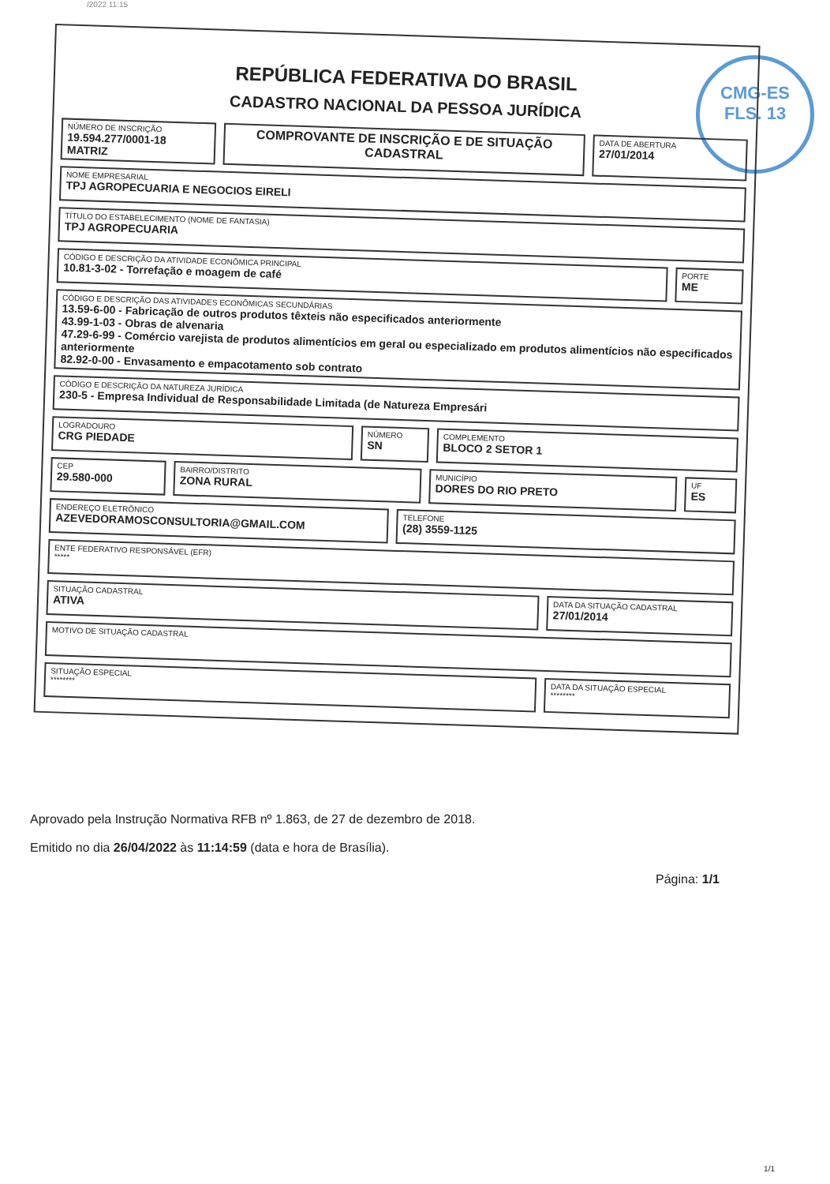/2022 11:15
CMG-ES
FLS. 13
REPÚBLICA FEDERATIVA DO BRASIL
CADASTRO NACIONAL DA PESSOA JURÍDICA
NÚMERO DE INSCRIÇÃO
19.594.277/0001-18
MATRIZ
COMPROVANTE DE INSCRIÇÃO E DE SITUAÇÃO CADASTRAL
DATA DE ABERTURA
27/01/2014
NOME EMPRESARIAL
TPJ AGROPECUARIA E NEGOCIOS EIRELI
TÍTULO DO ESTABELECIMENTO (NOME DE FANTASIA)
TPJ AGROPECUARIA
CÓDIGO E DESCRIÇÃO DA ATIVIDADE ECONÔMICA PRINCIPAL
10.81-3-02 - Torrefação e moagem de café
PORTE
ME
CÓDIGO E DESCRIÇÃO DAS ATIVIDADES ECONÔMICAS SECUNDÁRIAS
13.59-6-00 - Fabricação de outros produtos têxteis não especificados anteriormente
43.99-1-03 - Obras de alvenaria
47.29-6-99 - Comércio varejista de produtos alimentícios em geral ou especializado em produtos alimentícios não especificados anteriormente
82.92-0-00 - Envasamento e empacotamento sob contrato
CÓDIGO E DESCRIÇÃO DA NATUREZA JURÍDICA
230-5 - Empresa Individual de Responsabilidade Limitada (de Natureza Empresári
LOGRADOURO
CRG PIEDADE
NÚMERO
SN
COMPLEMENTO
BLOCO 2 SETOR 1
CEP
29.580-000
BAIRRO/DISTRITO
ZONA RURAL
MUNICÍPIO
DORES DO RIO PRETO
UF
ES
ENDEREÇO ELETRÔNICO
AZEVEDORAMOSCONSULTORIA@GMAIL.COM
TELEFONE
(28) 3559-1125
ENTE FEDERATIVO RESPONSÁVEL (EFR)
*****
SITUAÇÃO CADASTRAL
ATIVA
DATA DA SITUAÇÃO CADASTRAL
27/01/2014
MOTIVO DE SITUAÇÃO CADASTRAL
SITUAÇÃO ESPECIAL
********
DATA DA SITUAÇÃO ESPECIAL
********
Aprovado pela Instrução Normativa RFB nº 1.863, de 27 de dezembro de 2018.
Emitido no dia 26/04/2022 às 11:14:59 (data e hora de Brasília).
Página: 1/1
1/1